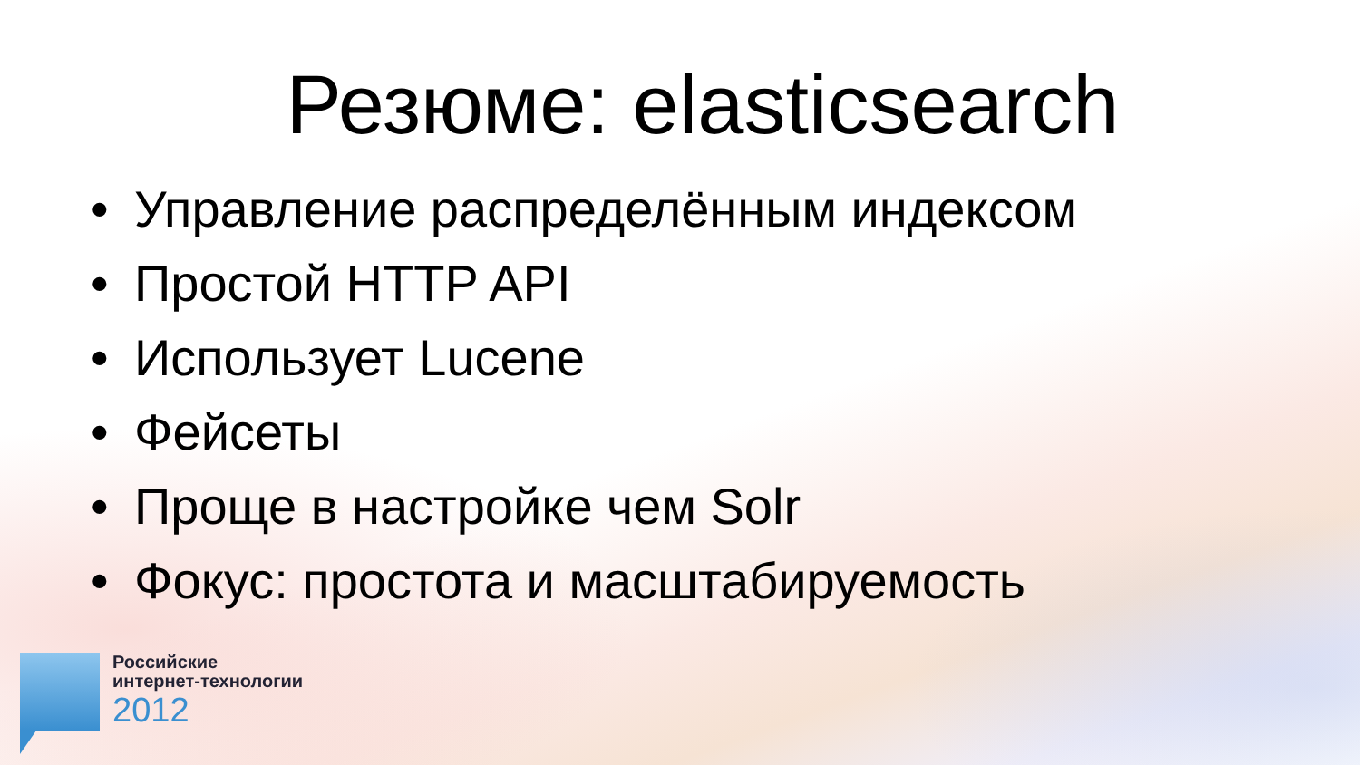Резюме: elasticsearch
• Управление распределённым индексом
• Простой HTTP API
• Использует Lucene
• Фейсеты
• Проще в настройке чем Solr
• Фокус: простота и масштабируемость
Российские
интернет-технологии
2012